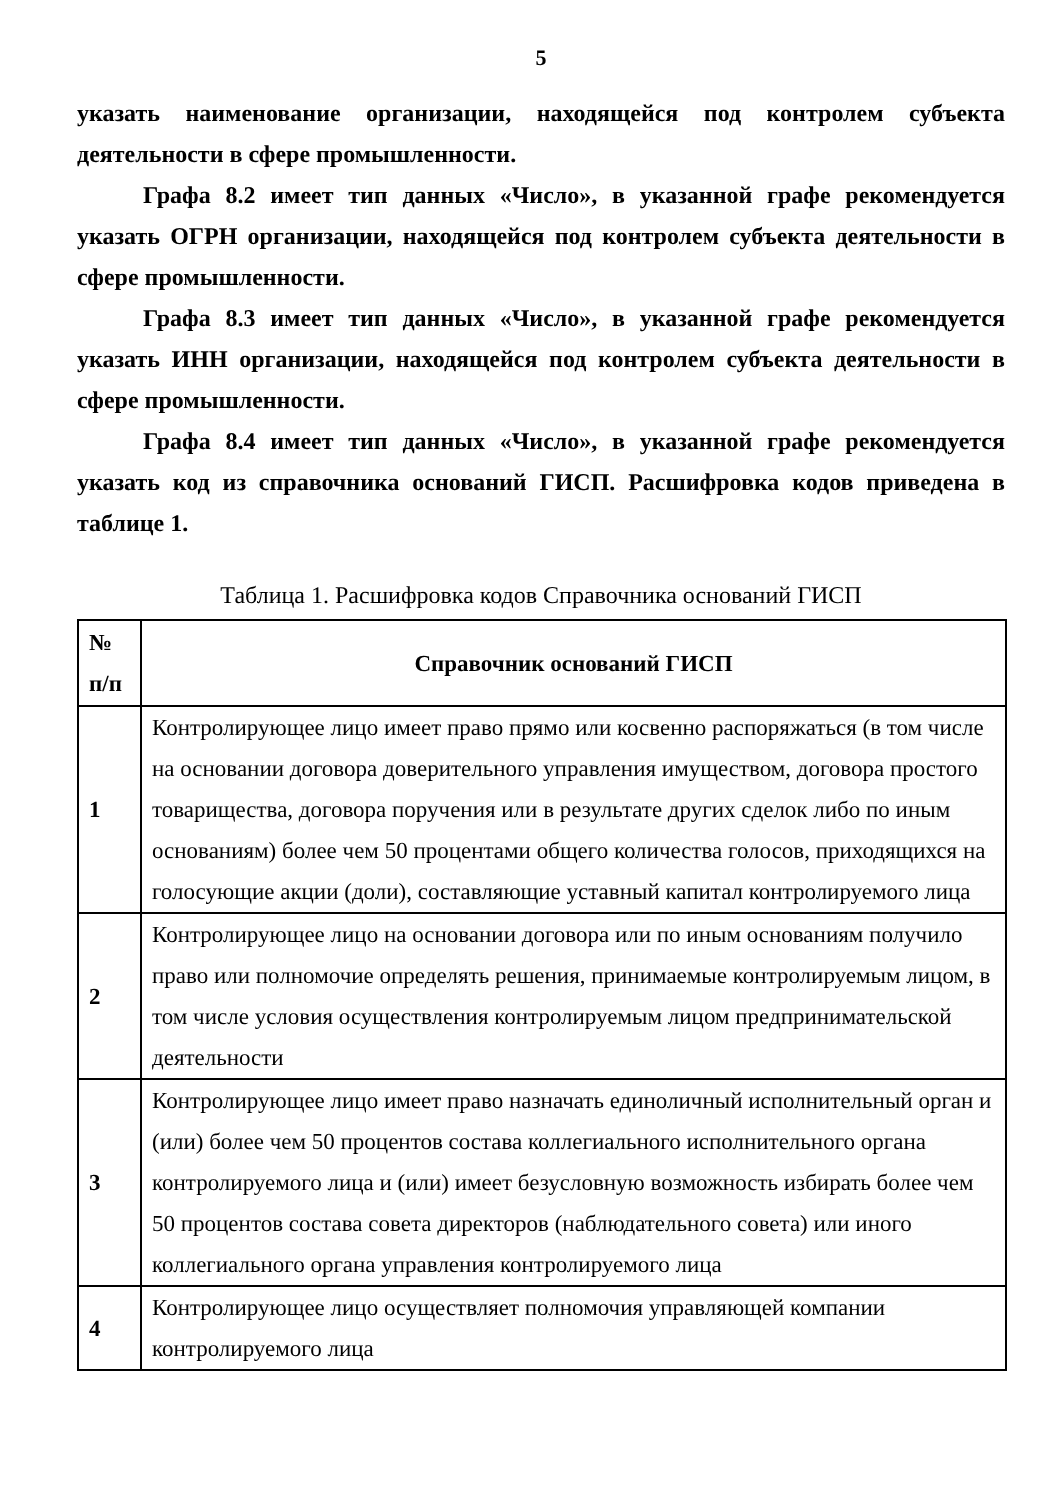5
указать наименование организации, находящейся под контролем субъекта деятельности в сфере промышленности.
Графа 8.2 имеет тип данных «Число», в указанной графе рекомендуется указать ОГРН организации, находящейся под контролем субъекта деятельности в сфере промышленности.
Графа 8.3 имеет тип данных «Число», в указанной графе рекомендуется указать ИНН организации, находящейся под контролем субъекта деятельности в сфере промышленности.
Графа 8.4 имеет тип данных «Число», в указанной графе рекомендуется указать код из справочника оснований ГИСП. Расшифровка кодов приведена в таблице 1.
Таблица 1. Расшифровка кодов Справочника оснований ГИСП
| № п/п | Справочник оснований ГИСП |
| --- | --- |
| 1 | Контролирующее лицо имеет право прямо или косвенно распоряжаться (в том числе на основании договора доверительного управления имуществом, договора простого товарищества, договора поручения или в результате других сделок либо по иным основаниям) более чем 50 процентами общего количества голосов, приходящихся на голосующие акции (доли), составляющие уставный капитал контролируемого лица |
| 2 | Контролирующее лицо на основании договора или по иным основаниям получило право или полномочие определять решения, принимаемые контролируемым лицом, в том числе условия осуществления контролируемым лицом предпринимательской деятельности |
| 3 | Контролирующее лицо имеет право назначать единоличный исполнительный орган и (или) более чем 50 процентов состава коллегиального исполнительного органа контролируемого лица и (или) имеет безусловную возможность избирать более чем 50 процентов состава совета директоров (наблюдательного совета) или иного коллегиального органа управления контролируемого лица |
| 4 | Контролирующее лицо осуществляет полномочия управляющей компании контролируемого лица |